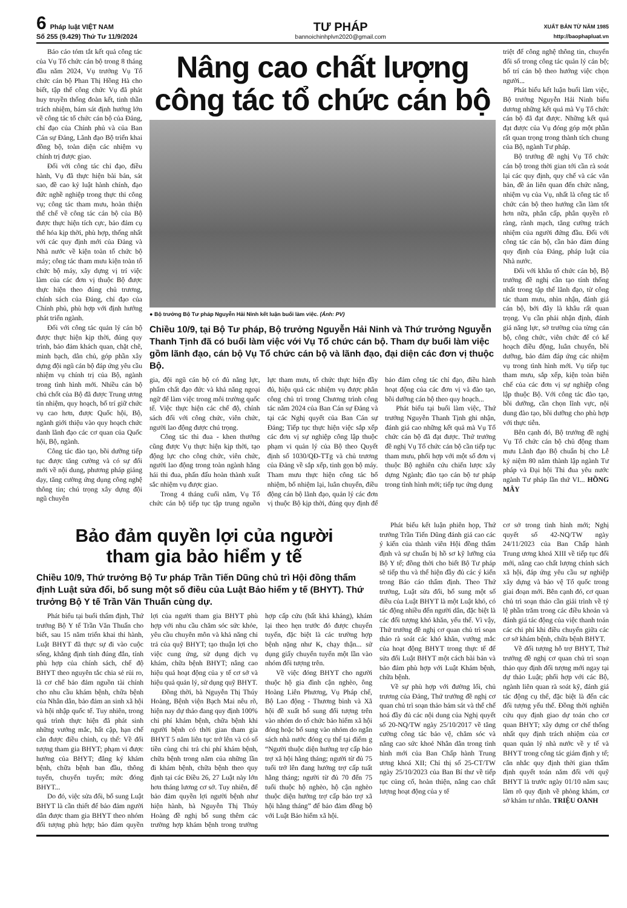6 Pháp luật VIỆT NAM
Số 255 (9.429) Thứ Tư 11/9/2024
TƯ PHÁP
bannoichinhplvn2020@gmail.com
XUẤT BẢN TỪ NĂM 1985
http://baophapluat.vn
Báo cáo tóm tắt kết quả công tác của Vụ Tổ chức cán bộ trong 8 tháng đầu năm 2024, Vụ trưởng Vụ Tổ chức cán bộ Phan Thị Hồng Hà cho biết, tập thể công chức Vụ đã phát huy truyền thống đoàn kết, tinh thần trách nhiệm, bám sát định hướng lớn về công tác tổ chức cán bộ của Đảng, chỉ đạo của Chính phủ và của Ban Cán sự Đảng, Lãnh đạo Bộ triển khai đồng bộ, toàn diện các nhiệm vụ chính trị được giao.
Đối với công tác chỉ đạo, điều hành, Vụ đã thực hiện bài bản, sát sao, đề cao kỷ luật hành chính, đạo đức nghề nghiệp trong thực thi công vụ; công tác tham mưu, hoàn thiện thể chế về công tác cán bộ của Bộ được thực hiện tích cực, bảo đảm cụ thể hóa kịp thời, phù hợp, thống nhất với các quy định mới của Đảng và Nhà nước về kiện toàn tổ chức bộ máy; công tác tham mưu kiện toàn tổ chức bộ máy, xây dựng vị trí việc làm của các đơn vị thuộc Bộ được thực hiện theo đúng chủ trương, chính sách của Đảng, chỉ đạo của Chính phủ, phù hợp với định hướng phát triển ngành.
Đối với công tác quản lý cán bộ được thực hiện kịp thời, đúng quy trình, bảo đảm khách quan, chặt chẽ, minh bạch, dân chủ, góp phần xây dựng đội ngũ cán bộ đáp ứng yêu cầu nhiệm vụ chính trị của Bộ, ngành trong tình hình mới. Nhiều cán bộ chủ chốt của Bộ đã được Trung ương tín nhiệm, quy hoạch, bố trí giữ chức vụ cao hơn, được Quốc hội, Bộ, ngành giới thiệu vào quy hoạch chức danh lãnh đạo các cơ quan của Quốc hội, Bộ, ngành.
Công tác đào tạo, bồi dưỡng tiếp tục được tăng cường và có sự đổi mới về nội dung, phương pháp giảng dạy, tăng cường ứng dụng công nghệ thông tin; chú trọng xây dựng đội ngũ chuyên
Nâng cao chất lượng
công tác tổ chức cán bộ
● Bộ trưởng Bộ Tư pháp Nguyễn Hải Ninh kết luận buổi làm việc. (Ảnh: PV)
Chiều 10/9, tại Bộ Tư pháp, Bộ trưởng Nguyễn Hải Ninh và Thứ trưởng Nguyễn Thanh Tịnh đã có buổi làm việc với Vụ Tổ chức cán bộ. Tham dự buổi làm việc gồm lãnh đạo, cán bộ Vụ Tổ chức cán bộ và lãnh đạo, đại diện các đơn vị thuộc Bộ.
gia, đội ngũ cán bộ có đủ năng lực, phẩm chất đạo đức và khả năng ngoại ngữ để làm việc trong môi trường quốc tế. Việc thực hiện các chế độ, chính sách đối với công chức, viên chức, người lao động được chú trọng.
Công tác thi đua - khen thưởng cũng được Vụ thực hiện kịp thời, tạo động lực cho công chức, viên chức, người lao động trong toàn ngành hăng hái thi đua, phấn đấu hoàn thành xuất sắc nhiệm vụ được giao.
Trong 4 tháng cuối năm, Vụ Tổ chức cán bộ tiếp tục tập trung nguồn lực tham mưu, tổ chức thực hiện đầy đủ, hiệu quả các nhiệm vụ được phân công chủ trì trong Chương trình công tác năm 2024 của Ban Cán sự Đảng và tại các Nghị quyết của Ban Cán sự Đảng; Tiếp tục thực hiện việc sắp xếp các đơn vị sự nghiệp công lập thuộc phạm vi quản lý của Bộ theo Quyết định số 1030/QĐ-TTg và chủ trương của Đảng về sắp xếp, tinh gọn bộ máy. Tham mưu thực hiện công tác bổ nhiệm, bổ nhiệm lại, luân chuyển, điều động cán bộ lãnh đạo, quản lý các đơn vị thuộc Bộ kịp thời, đúng quy định để bảo đảm công tác chỉ đạo, điều hành hoạt động của các đơn vị và đào tạo, bồi dưỡng cán bộ theo quy hoạch...
Phát biểu tại buổi làm việc, Thứ trưởng Nguyễn Thanh Tịnh ghi nhận, đánh giá cao những kết quả mà Vụ Tổ chức cán bộ đã đạt được. Thứ trưởng đề nghị Vụ Tổ chức cán bộ cần tiếp tục tham mưu, phối hợp với một số đơn vị thuộc Bộ nghiên cứu chiến lược xây dựng Ngành; đào tạo cán bộ tư pháp trong tình hình mới; tiếp tục ứng dụng
triệt để công nghệ thông tin, chuyển đổi số trong công tác quản lý cán bộ; bố trí cán bộ theo hướng việc chọn người...
Phát biểu kết luận buổi làm việc, Bộ trưởng Nguyễn Hải Ninh biểu dương những kết quả mà Vụ Tổ chức cán bộ đã đạt được. Những kết quả đạt được của Vụ đóng góp một phần rất quan trọng trong thành tích chung của Bộ, ngành Tư pháp.
Bộ trưởng đề nghị Vụ Tổ chức cán bộ trong thời gian tới cần rà soát lại các quy định, quy chế và các văn bản, đề án liên quan đến chức năng, nhiệm vụ của Vụ, nhất là công tác tổ chức cán bộ theo hướng cần làm tốt hơn nữa, phân cấp, phân quyền rõ ràng, rành mạch, tăng cường trách nhiệm của người đứng đầu. Đối với công tác cán bộ, cần bảo đảm đúng quy định của Đảng, pháp luật của Nhà nước.
Đối với khâu tổ chức cán bộ, Bộ trưởng đề nghị cần tạo tính thống nhất trong tập thể lãnh đạo, từ công tác tham mưu, nhìn nhận, đánh giá cán bộ, bởi đây là khâu rất quan trọng. Vụ cần phải nhận định, đánh giá năng lực, sở trường của từng cán bộ, công chức, viên chức để có kế hoạch điều động, luân chuyển, bồi dưỡng, bảo đảm đáp ứng các nhiệm vụ trong tình hình mới. Vụ tiếp tục tham mưu, sắp xếp, kiện toàn biên chế của các đơn vị sự nghiệp công lập thuộc Bộ. Với công tác đào tạo, bồi dưỡng, cần chọn lĩnh vực, nội dung đào tạo, bồi dưỡng cho phù hợp với thực tiễn.
Bên cạnh đó, Bộ trưởng đề nghị Vụ Tổ chức cán bộ chủ động tham mưu Lãnh đạo Bộ chuẩn bị cho Lễ kỷ niệm 80 năm thành lập ngành Tư pháp và Đại hội Thi đua yêu nước ngành Tư pháp lần thứ VI... HỒNG MÂY
Bảo đảm quyền lợi của người
tham gia bảo hiểm y tế
Chiều 10/9, Thứ trưởng Bộ Tư pháp Trần Tiến Dũng chủ trì Hội đồng thẩm định Luật sửa đổi, bổ sung một số điều của Luật Bảo hiểm y tế (BHYT). Thứ trưởng Bộ Y tế Trần Văn Thuấn cùng dự.
Phát biểu tại buổi thẩm định, Thứ trưởng Bộ Y tế Trần Văn Thuấn cho biết, sau 15 năm triển khai thi hành, Luật BHYT đã thực sự đi vào cuộc sống, khẳng định tính đúng đắn, tính phù hợp của chính sách, chế độ BHYT theo nguyên tắc chia sẻ rủi ro, là cơ chế bảo đảm nguồn tài chính cho nhu cầu khám bệnh, chữa bệnh của Nhân dân, bảo đảm an sinh xã hội và hội nhập quốc tế. Tuy nhiên, trong quá trình thực hiện đã phát sinh những vướng mắc, bất cập, hạn chế cần được điều chỉnh, cụ thể: Về đối tượng tham gia BHYT; phạm vi được hưởng của BHYT; đăng ký khám bệnh, chữa bệnh ban đầu, thông tuyến, chuyển tuyến; mức đóng BHYT...
Do đó, việc sửa đổi, bổ sung Luật BHYT là cần thiết để bảo đảm người dân được tham gia BHYT theo nhóm đối tượng phù hợp; bảo đảm quyền lợi của người tham gia BHYT phù hợp với nhu cầu chăm sóc sức khỏe, yêu cầu chuyên môn và khả năng chi trả của quỹ BHYT; tạo thuận lợi cho việc cung ứng, sử dụng dịch vụ khám, chữa bệnh BHYT; nâng cao hiệu quả hoạt động của y tế cơ sở và hiệu quả quản lý, sử dụng quỹ BHYT.
Đồng thời, bà Nguyễn Thị Thúy Hoàng, Bệnh viện Bạch Mai nêu rõ, hiện nay dự thảo đang quy định 100% chi phí khám bệnh, chữa bệnh khi người bệnh có thời gian tham gia BHYT 5 năm liên tục trở lên và có số tiền cùng chi trả chi phí khám bệnh, chữa bệnh trong năm của những lần đi khám bệnh, chữa bệnh theo quy định tại các Điều 26, 27 Luật này lớn hơn tháng lương cơ sở. Tuy nhiên, để bảo đảm quyền lợi người bệnh như hiện hành, bà Nguyễn Thị Thúy Hoàng đề nghị bổ sung thêm các trường hợp khám bệnh trong trường hợp cấp cứu (bất khả kháng), khám lại theo hẹn trước đó được chuyển tuyến, đặc biệt là các trường hợp bệnh nặng như K, chạy thận... sử dụng giấy chuyển tuyến một lần vào nhóm đối tượng trên.
Về việc đóng BHYT cho người thuộc hộ gia đình cận nghèo, ông Hoàng Liên Phương, Vụ Pháp chế, Bộ Lao động - Thương binh và Xã hội đề xuất bổ sung đối tượng trên vào nhóm do tổ chức bảo hiểm xã hội đóng hoặc bổ sung vào nhóm do ngân sách nhà nước đóng cụ thể tại điểm g “Người thuộc diện hưởng trợ cấp bảo trợ xã hội hằng tháng; người từ đủ 75 tuổi trở lên đang hưởng trợ cấp tuất hằng tháng; người từ đủ 70 đến 75 tuổi thuộc hộ nghèo, hộ cận nghèo thuộc diện hưởng trợ cấp bảo trợ xã hội hằng tháng” để bảo đảm đồng bộ với Luật Bảo hiểm xã hội.
Phát biểu kết luận phiên họp, Thứ trưởng Trần Tiến Dũng đánh giá cao các ý kiến của thành viên Hội đồng thẩm định và sự chuẩn bị hồ sơ kỹ lưỡng của Bộ Y tế; đồng thời cho biết Bộ Tư pháp sẽ tiếp thu và thể hiện đầy đủ các ý kiến trong Báo cáo thẩm định. Theo Thứ trưởng, Luật sửa đổi, bổ sung một số điều của Luật BHYT là một Luật khó, có tác động nhiều đến người dân, đặc biệt là các đối tượng khó khăn, yếu thế. Vì vậy, Thứ trưởng đề nghị cơ quan chủ trì soạn thảo rà soát các khó khăn, vướng mắc của hoạt động BHYT trong thực tế để sửa đổi Luật BHYT một cách bài bản và bảo đảm phù hợp với Luật Khám bệnh, chữa bệnh.
Về sự phù hợp với đường lối, chủ trương của Đảng, Thứ trưởng đề nghị cơ quan chủ trì soạn thảo bám sát và thể chế hoá đầy đủ các nội dung của Nghị quyết số 20-NQ/TW ngày 25/10/2017 về tăng cường công tác bảo vệ, chăm sóc và nâng cao sức khoẻ Nhân dân trong tình hình mới của Ban Chấp hành Trung ương khoá XII; Chỉ thị số 25-CT/TW ngày 25/10/2023 của Ban Bí thư về tiếp tục củng cố, hoàn thiện, nâng cao chất lượng hoạt động của y tế
cơ sở trong tình hình mới; Nghị quyết số 42-NQ/TW ngày 24/11/2023 của Ban Chấp hành Trung ương khoá XIII về tiếp tục đổi mới, nâng cao chất lượng chính sách xã hội, đáp ứng yêu cầu sự nghiệp xây dựng và bảo vệ Tổ quốc trong giai đoạn mới. Bên cạnh đó, cơ quan chủ trì soạn thảo cần giải trình về tỷ lệ phần trăm trong các điều khoản và đánh giá tác động của việc thanh toán các chi phí khi điều chuyển giữa các cơ sở khám bệnh, chữa bệnh BHYT.
Về đối tượng hỗ trợ BHYT, Thứ trưởng đề nghị cơ quan chủ trì soạn thảo quy định đối tượng mới ngay tại dự thảo Luật; phối hợp với các Bộ, ngành liên quan rà soát kỹ, đánh giá tác động cụ thể, đặc biệt là đến các đối tượng yếu thế. Đồng thời nghiên cứu quy định giao dự toán cho cơ quan BHYT; xây dựng cơ chế thống nhất quy định trách nhiệm của cơ quan quản lý nhà nước về y tế và BHYT trong công tác giám định y tế; cân nhắc quy định thời gian thẩm định quyết toán năm đối với quỹ BHYT là trước ngày 01/10 năm sau; làm rõ quy định về phòng khám, cơ sở khám tư nhân. TRIỆU OANH